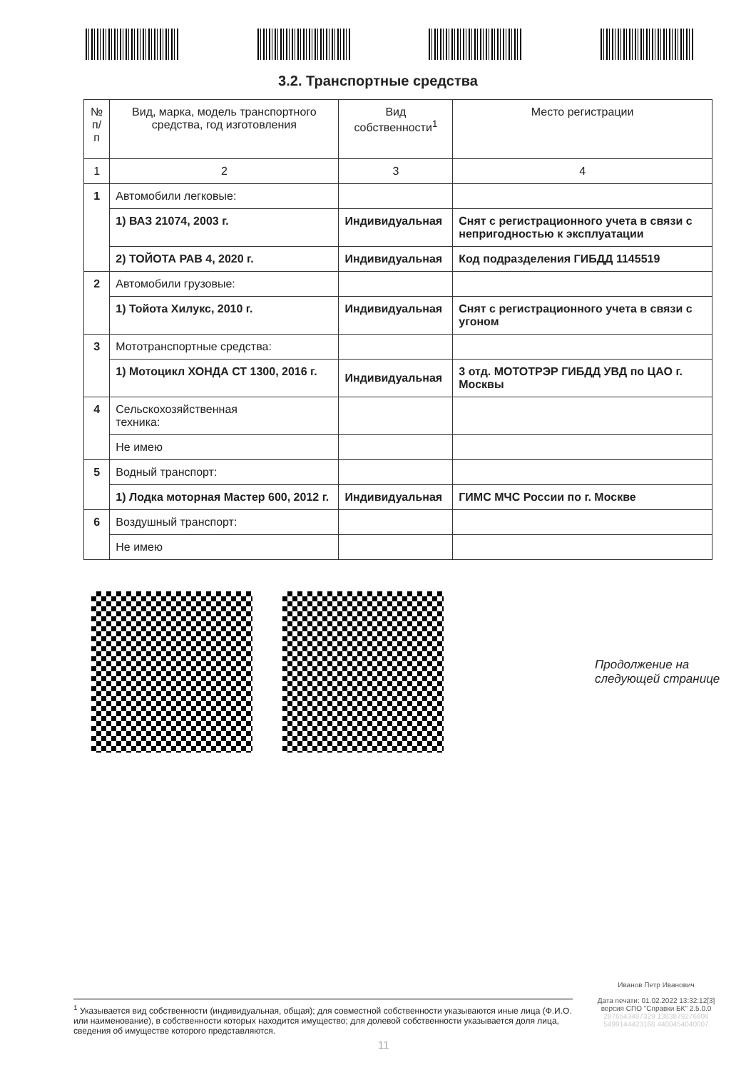3.2. Транспортные средства
| № п/п | Вид, марка, модель транспортного средства, год изготовления | Вид собственности<sup>1</sup> | Место регистрации |
| --- | --- | --- | --- |
| 1 | 2 | 3 | 4 |
| 1 | Автомобили легковые: | | |
| | 1) ВАЗ 21074, 2003 г. | Индивидуальная | Снят с регистрационного учета в связи с непригодностью к эксплуатации |
| | 2) ТОЙОТА РАВ 4, 2020 г. | Индивидуальная | Код подразделения ГИБДД 1145519 |
| 2 | Автомобили грузовые: | | |
| | 1) Тойота Хилукс, 2010 г. | Индивидуальная | Снят с регистрационного учета в связи с угоном |
| 3 | Мототранспортные средства: | | |
| | 1) Мотоцикл ХОНДА СТ 1300, 2016 г. | Индивидуальная | 3 отд. МОТОТРЭР ГИБДД УВД по ЦАО г. Москвы |
| 4 | Сельскохозяйственная техника: | | |
| | Не имею | | |
| 5 | Водный транспорт: | | |
| | 1) Лодка моторная Мастер 600, 2012 г. | Индивидуальная | ГИМС МЧС России по г. Москве |
| 6 | Воздушный транспорт: | | |
| | Не имею | | |
Продолжение на
следующей странице
<sup>1</sup> Указывается вид собственности (индивидуальная, общая); для совместной собственности указываются иные лица (Ф.И.О. или наименование), в собственности которых находится имущество; для долевой собственности указывается доля лица, сведения об имуществе которого представляются.
Иванов Петр Иванович
Дата печати: 01.02.2022 13:32:12[3]
версия СПО "Справки БК" 2.5.0.0
2876543487329 1383879276806
5499144423168 4400454040007
11